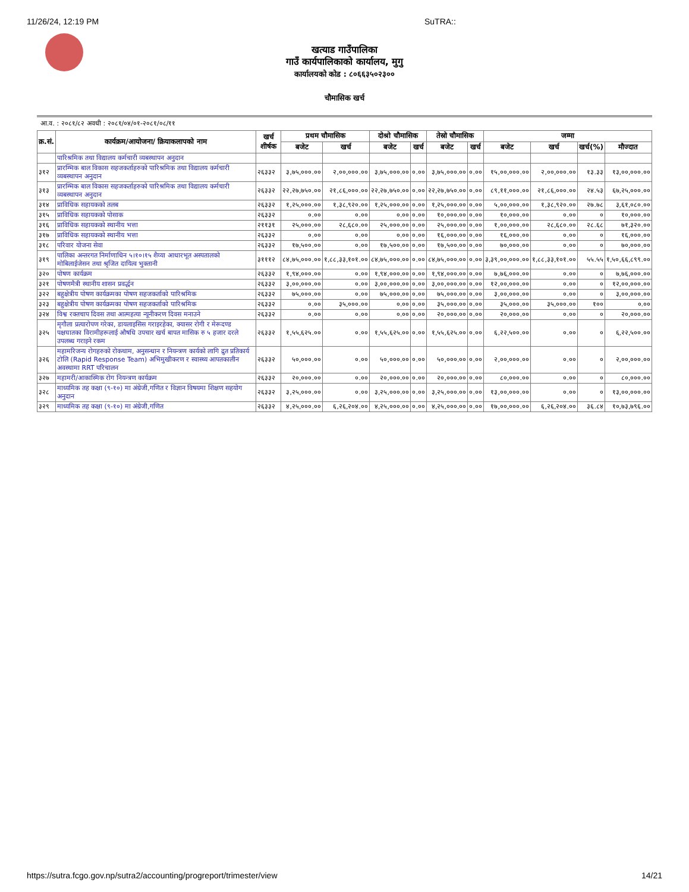11/26/24, 12:19 PM SuTRA::
खत्याड गाउँपालिका
गाउँ कार्यपालिकाको कार्यालय, मुगु
कार्यालयको कोड : ८०६६३५०२३००
चौमासिक खर्च
आ.व. : २०८१/८२ अवधी : २०८१/०४/०१-२०८१/०८/११
| क्र.सं. | कार्यक्रम/आयोजना/ क्रियाकलापको नाम | खर्च शीर्षक | प्रथम चौमासिक | | दोश्रो चौमासिक | | तेस्रो चौमासिक | | जम्मा | | | |
| --- | --- | --- | --- | --- | --- | --- | --- | --- | --- | --- | --- | --- |
| | | | बजेट | खर्च | बजेट | खर्च | बजेट | खर्च | बजेट | खर्च | खर्च(%) | मौज्दात |
| | पारिश्रमिक तथा विद्यालय कर्मचारी व्यबस्थापन अनुदान | | | | | | | | | | | |
| ३१२ | प्रारम्भिक बाल विकास सहजकर्ताहरुको पारिश्रमिक तथा विद्यालय कर्मचारी व्यबस्थापन अनुदान | २६३३२ | ३,७५,०००.०० | २,००,०००.०० | ३,७५,०००.०० | ०.०० | ३,७५,०००.०० | ०.०० | १५,००,०००.०० | २,००,०००.०० | १३.३३ | १३,००,०००.०० |
| ३१३ | प्रारम्भिक बाल विकास सहजकर्ताहरुको पारिश्रमिक तथा विद्यालय कर्मचारी व्यबस्थापन अनुदान | २६३३२ | २२,२७,७५०.०० | २१,८६,०००.०० | २२,२७,७५०.०० | ०.०० | २२,२७,७५०.०० | ०.०० | ८९,११,०००.०० | २१,८६,०००.०० | २४.५३ | ६७,२५,०००.०० |
| ३१४ | प्राविधिक सहायकको तलब | २६३३२ | १,२५,०००.०० | १,३८,९२०.०० | १,२५,०००.०० | ०.०० | १,२५,०००.०० | ०.०० | ५,००,०००.०० | १,३८,९२०.०० | २७.७८ | ३,६१,०८०.०० |
| ३१५ | प्राविधिक सहायकको पोसाक | २६३३२ | ०.०० | ०.०० | ०.०० | ०.०० | १०,०००.०० | ०.०० | १०,०००.०० | ०.०० | ० | १०,०००.०० |
| ३१६ | प्राविधिक सहायकको स्थानीय भत्ता | २११३१ | २५,०००.०० | २८,६८०.०० | २५,०००.०० | ०.०० | २५,०००.०० | ०.०० | १,००,०००.०० | २८,६८०.०० | २८.६८ | ७१,३२०.०० |
| ३१७ | प्राविधिक सहायकको स्थानीय भत्ता | २६३३२ | ०.०० | ०.०० | ०.०० | ०.०० | १६,०००.०० | ०.०० | १६,०००.०० | ०.०० | ० | १६,०००.०० |
| ३१८ | परिवार योजना सेवा | २६३३२ | १७,५००.०० | ०.०० | १७,५००.०० | ०.०० | १७,५००.०० | ०.०० | ७०,०००.०० | ०.०० | ० | ७०,०००.०० |
| ३१९ | पालिका अन्तरगत निर्माणाधिन ५।१०।१५ शैय्या आधारभूत अस्पतालको मोबिलाईजेसन तथा श्रृजित दायित्व भुक्तानी | ३१११२ | ८४,७५,०००.०० | १,८८,३३,१०१.०० | ८४,७५,०००.०० | ०.०० | ८४,७५,०००.०० | ०.०० | ३,३९,००,०००.०० | १,८८,३३,१०१.०० | ५५.५५ | १,५०,६६,८९९.०० |
| ३२० | पोषण कार्यक्रम | २६३३२ | १,९४,०००.०० | ०.०० | १,९४,०००.०० | ०.०० | १,९४,०००.०० | ०.०० | ७,७६,०००.०० | ०.०० | ० | ७,७६,०००.०० |
| ३२१ | पोषणमैत्री स्थानीय शासन प्रवर्द्धन | २६३३२ | ३,००,०००.०० | ०.०० | ३,००,०००.०० | ०.०० | ३,००,०००.०० | ०.०० | १२,००,०००.०० | ०.०० | ० | १२,००,०००.०० |
| ३२२ | बहुक्षेत्रीय पोषण कार्यक्रमका पोषण सहजकर्ताको पारिश्रमिक | २६३३२ | ७५,०००.०० | ०.०० | ७५,०००.०० | ०.०० | ७५,०००.०० | ०.०० | ३,००,०००.०० | ०.०० | ० | ३,००,०००.०० |
| ३२३ | बहुक्षेत्रीय पोषण कार्यक्रमका पोषण सहजकर्ताको पारिश्रमिक | २६३३२ | ०.०० | ३५,०००.०० | ०.०० | ०.०० | ३५,०००.०० | ०.०० | ३५,०००.०० | ३५,०००.०० | १०० | ०.०० |
| ३२४ | विश्व रक्तचाप दिवस तथा आत्महत्या न्यूनीकरण दिवस मनाउने | २६३३२ | ०.०० | ०.०० | ०.०० | ०.०० | २०,०००.०० | ०.०० | २०,०००.०० | ०.०० | ० | २०,०००.०० |
| ३२५ | मृगौला प्रत्यारोपण गरेका, डायलाइसिस गराइरहेका, क्यासर रोगी र मेरूदण्ड पक्षघातका विरामीहरूलाई औषधि उपचार खर्च बापत मासिक रु ५ हजार दरले उपलब्ध गराइने रकम | २६३३२ | १,५५,६२५.०० | ०.०० | १,५५,६२५.०० | ०.०० | १,५५,६२५.०० | ०.०० | ६,२२,५००.०० | ०.०० | ० | ६,२२,५००.०० |
| ३२६ | महामरिजन्य रोगहरुको रोकथाम, अनुसन्धान र नियन्त्रण कार्यको लागि द्रुत प्रतिकार्य टोलि (Rapid Response Team) अभिमुखीकरण र स्वास्थ्य आपतकालीन अवस्थामा RRT परिचालन | २६३३२ | ५०,०००.०० | ०.०० | ५०,०००.०० | ०.०० | ५०,०००.०० | ०.०० | २,००,०००.०० | ०.०० | ० | २,००,०००.०० |
| ३२७ | महामरी/आकास्मिक रोग नियन्त्रण कार्यक्रम | २६३३२ | २०,०००.०० | ०.०० | २०,०००.०० | ०.०० | २०,०००.०० | ०.०० | ८०,०००.०० | ०.०० | ० | ८०,०००.०० |
| ३२८ | माध्यमिक तह कक्षा (९-१०) मा अंग्रेजी,गणित र विज्ञान विषयमा शिक्षण सहयोग अनुदान | २६३३२ | ३,२५,०००.०० | ०.०० | ३,२५,०००.०० | ०.०० | ३,२५,०००.०० | ०.०० | १३,००,०००.०० | ०.०० | ० | १३,००,०००.०० |
| ३२९ | माध्यमिक तह कक्षा (९-१०) मा अंग्रेजी,गणित | २६३३२ | ४,२५,०००.०० | ६,२६,२०४.०० | ४,२५,०००.०० | ०.०० | ४,२५,०००.०० | ०.०० | १७,००,०००.०० | ६,२६,२०४.०० | ३६.८४ | १०,७३,७९६.०० |
https://sutra.fcgo.gov.np/sutra2/accounting/progreport/trimester/view 14/21